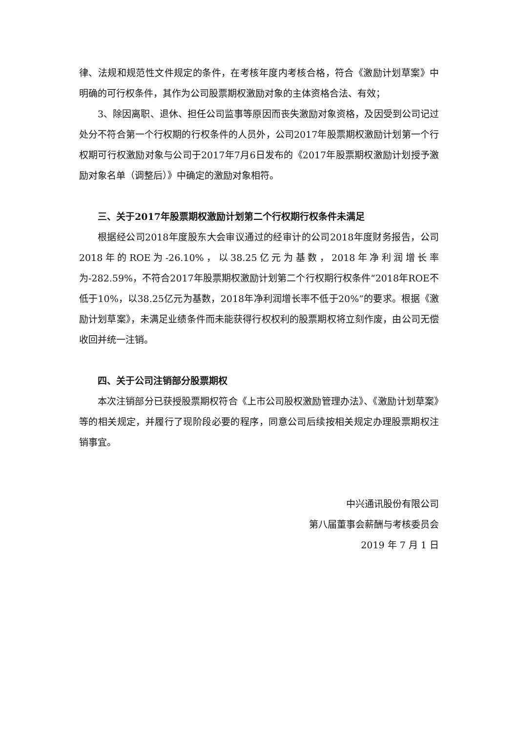律、法规和规范性文件规定的条件，在考核年度内考核合格，符合《激励计划草案》中明确的可行权条件，其作为公司股票期权激励对象的主体资格合法、有效；
3、除因离职、退休、担任公司监事等原因而丧失激励对象资格，及因受到公司记过处分不符合第一个行权期的行权条件的人员外，公司2017年股票期权激励计划第一个行权期可行权激励对象与公司于2017年7月6日发布的《2017年股票期权激励计划授予激励对象名单（调整后）》中确定的激励对象相符。
三、关于2017年股票期权激励计划第二个行权期行权条件未满足
根据经公司2018年度股东大会审议通过的经审计的公司2018年度财务报告，公司2018年的ROE为-26.10%，以38.25亿元为基数，2018年净利润增长率为-282.59%，不符合2017年股票期权激励计划第二个行权期行权条件“2018年ROE不低于10%，以38.25亿元为基数，2018年净利润增长率不低于20%”的要求。根据《激励计划草案》，未满足业绩条件而未能获得行权权利的股票期权将立刻作废，由公司无偿收回并统一注销。
四、关于公司注销部分股票期权
本次注销部分已获授股票期权符合《上市公司股权激励管理办法》、《激励计划草案》等的相关规定，并履行了现阶段必要的程序，同意公司后续按相关规定办理股票期权注销事宜。
中兴通讯股份有限公司
第八届董事会薪酬与考核委员会
2019 年 7 月 1 日